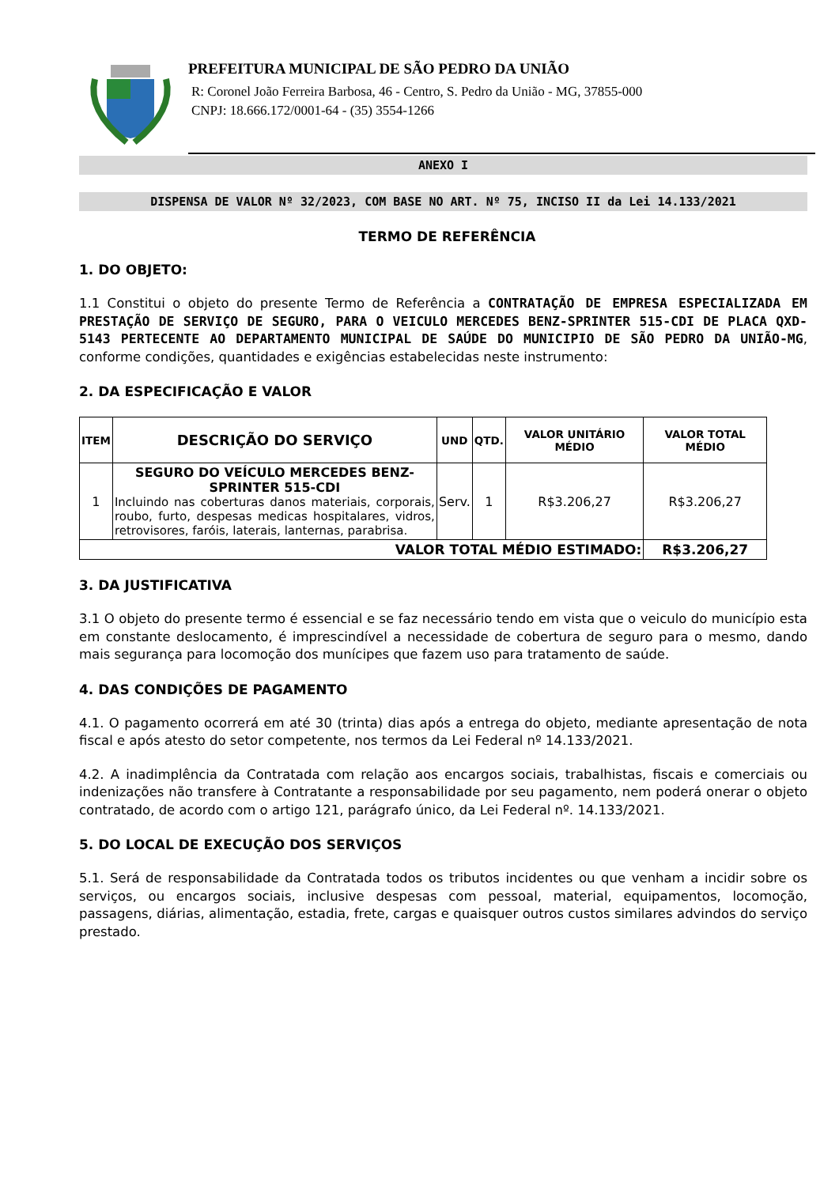PREFEITURA MUNICIPAL DE SÃO PEDRO DA UNIÃO
R: Coronel João Ferreira Barbosa, 46 - Centro, S. Pedro da União - MG, 37855-000
CNPJ: 18.666.172/0001-64 - (35) 3554-1266
ANEXO I
DISPENSA DE VALOR Nº 32/2023, COM BASE NO ART. Nº 75, INCISO II da Lei 14.133/2021
TERMO DE REFERÊNCIA
1. DO OBJETO:
1.1 Constitui o objeto do presente Termo de Referência a CONTRATAÇÃO DE EMPRESA ESPECIALIZADA EM PRESTAÇÃO DE SERVIÇO DE SEGURO, PARA O VEICULO MERCEDES BENZ-SPRINTER 515-CDI DE PLACA QXD-5143 PERTECENTE AO DEPARTAMENTO MUNICIPAL DE SAÚDE DO MUNICIPIO DE SÃO PEDRO DA UNIÃO-MG, conforme condições, quantidades e exigências estabelecidas neste instrumento:
2. DA ESPECIFICAÇÃO E VALOR
| ITEM | DESCRIÇÃO DO SERVIÇO | UND | QTD. | VALOR UNITÁRIO MÉDIO | VALOR TOTAL MÉDIO |
| --- | --- | --- | --- | --- | --- |
| 1 | SEGURO DO VEÍCULO MERCEDES BENZ-SPRINTER 515-CDI Incluindo nas coberturas danos materiais, corporais, roubo, furto, despesas medicas hospitalares, vidros, retrovisores, faróis, laterais, lanternas, parabrisa. | Serv. | 1 | R$3.206,27 | R$3.206,27 |
| VALOR TOTAL MÉDIO ESTIMADO: | | | | | R$3.206,27 |
3. DA JUSTIFICATIVA
3.1 O objeto do presente termo é essencial e se faz necessário tendo em vista que o veiculo do município esta em constante deslocamento, é imprescindível a necessidade de cobertura de seguro para o mesmo, dando mais segurança para locomoção dos munícipes que fazem uso para tratamento de saúde.
4. DAS CONDIÇÕES DE PAGAMENTO
4.1. O pagamento ocorrerá em até 30 (trinta) dias após a entrega do objeto, mediante apresentação de nota fiscal e após atesto do setor competente, nos termos da Lei Federal nº 14.133/2021.
4.2. A inadimplência da Contratada com relação aos encargos sociais, trabalhistas, fiscais e comerciais ou indenizações não transfere à Contratante a responsabilidade por seu pagamento, nem poderá onerar o objeto contratado, de acordo com o artigo 121, parágrafo único, da Lei Federal nº. 14.133/2021.
5. DO LOCAL DE EXECUÇÃO DOS SERVIÇOS
5.1. Será de responsabilidade da Contratada todos os tributos incidentes ou que venham a incidir sobre os serviços, ou encargos sociais, inclusive despesas com pessoal, material, equipamentos, locomoção, passagens, diárias, alimentação, estadia, frete, cargas e quaisquer outros custos similares advindos do serviço prestado.